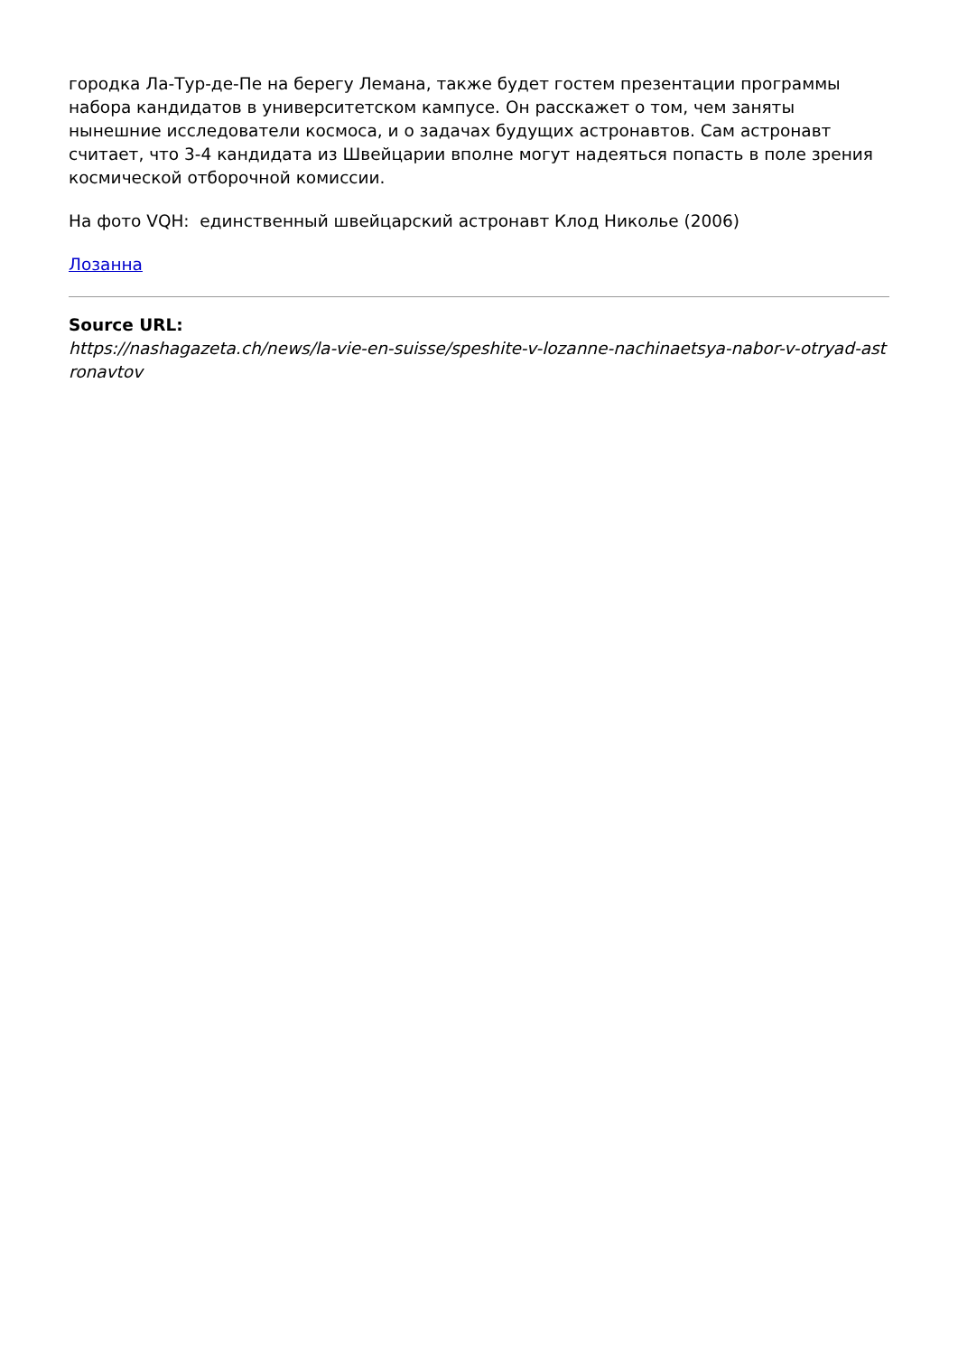городка Ла-Тур-де-Пе на берегу Лемана, также будет гостем презентации программы набора кандидатов в университетском кампусе. Он расскажет о том, чем заняты нынешние исследователи космоса, и о задачах будущих астронавтов. Сам астронавт считает, что 3-4 кандидата из Швейцарии вполне могут надеяться попасть в поле зрения космической отборочной комиссии.
На фото VQH: единственный швейцарский астронавт Клод Николье (2006)
Лозанна
Source URL:
https://nashagazeta.ch/news/la-vie-en-suisse/speshite-v-lozanne-nachinaetsya-nabor-v-otryad-astronavtov